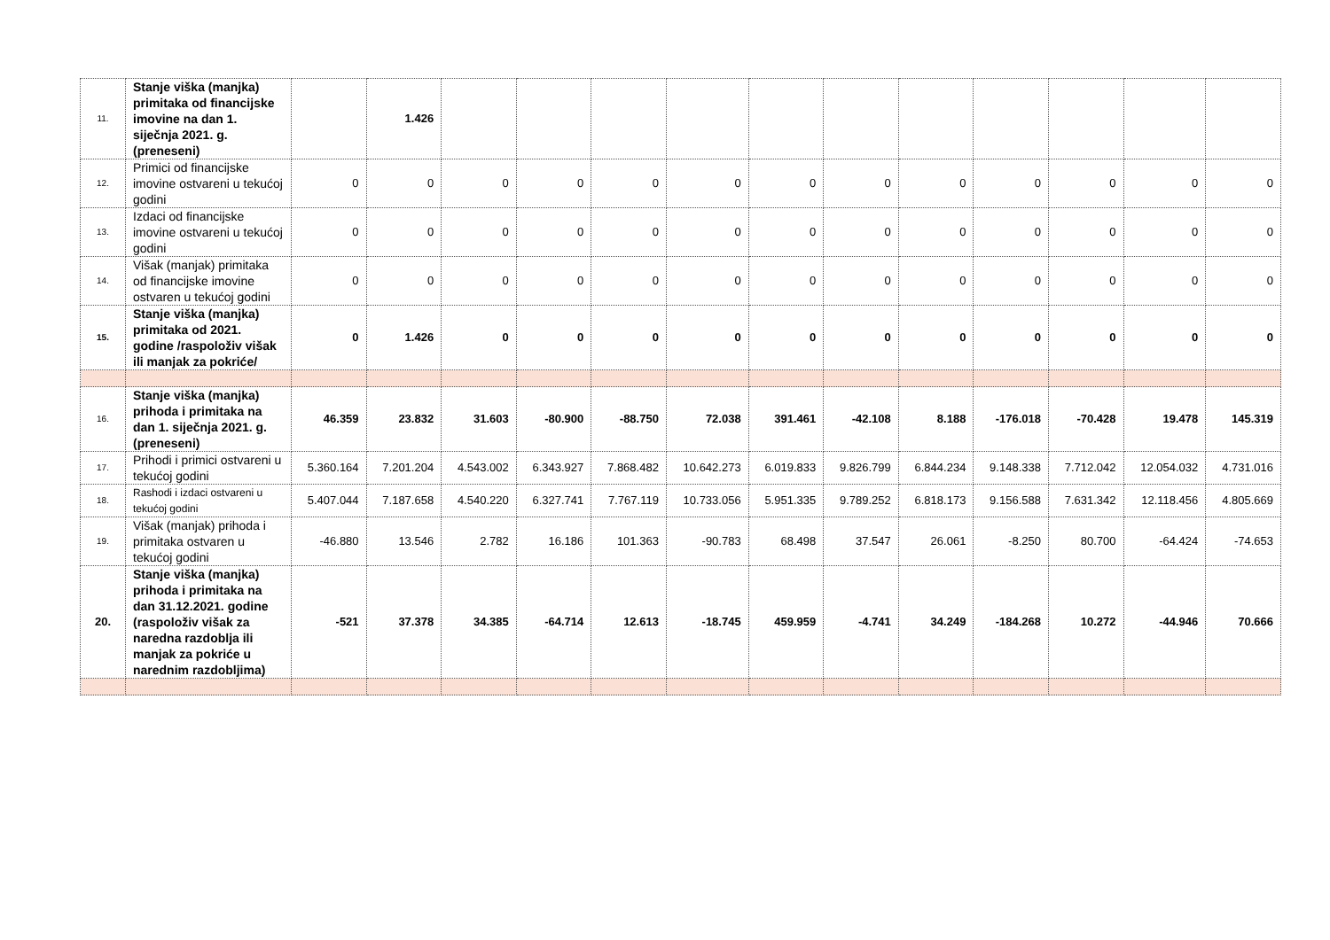| 11. | Stanje viška (manjka) primitaka od financijske imovine na dan 1. siječnja 2021. g. (preneseni) | | 1.426 | | | | | | | | | | | |
| 12. | Primici od financijske imovine ostvareni u tekućoj godini | 0 | 0 | 0 | 0 | 0 | 0 | 0 | 0 | 0 | 0 | 0 | 0 | 0 |
| 13. | Izdaci od financijske imovine ostvareni u tekućoj godini | 0 | 0 | 0 | 0 | 0 | 0 | 0 | 0 | 0 | 0 | 0 | 0 | 0 |
| 14. | Višak (manjak) primitaka od financijske imovine ostvaren u tekućoj godini | 0 | 0 | 0 | 0 | 0 | 0 | 0 | 0 | 0 | 0 | 0 | 0 | 0 |
| 15. | Stanje viška (manjka) primitaka od 2021. godine /raspoloživ višak ili manjak za pokriće/ | 0 | 1.426 | 0 | 0 | 0 | 0 | 0 | 0 | 0 | 0 | 0 | 0 | 0 |
| 16. | Stanje viška (manjka) prihoda i primitaka na dan 1. siječnja 2021. g. (preneseni) | 46.359 | 23.832 | 31.603 | -80.900 | -88.750 | 72.038 | 391.461 | -42.108 | 8.188 | -176.018 | -70.428 | 19.478 | 145.319 |
| 17. | Prihodi i primici ostvareni u tekućoj godini | 5.360.164 | 7.201.204 | 4.543.002 | 6.343.927 | 7.868.482 | 10.642.273 | 6.019.833 | 9.826.799 | 6.844.234 | 9.148.338 | 7.712.042 | 12.054.032 | 4.731.016 |
| 18. | Rashodi i izdaci ostvareni u tekućoj godini | 5.407.044 | 7.187.658 | 4.540.220 | 6.327.741 | 7.767.119 | 10.733.056 | 5.951.335 | 9.789.252 | 6.818.173 | 9.156.588 | 7.631.342 | 12.118.456 | 4.805.669 |
| 19. | Višak (manjak) prihoda i primitaka ostvaren u tekućoj godini | -46.880 | 13.546 | 2.782 | 16.186 | 101.363 | -90.783 | 68.498 | 37.547 | 26.061 | -8.250 | 80.700 | -64.424 | -74.653 |
| 20. | Stanje viška (manjka) prihoda i primitaka na dan 31.12.2021. godine (raspoloživ višak za naredna razdoblja ili manjak za pokriće u narednim razdobljima) | -521 | 37.378 | 34.385 | -64.714 | 12.613 | -18.745 | 459.959 | -4.741 | 34.249 | -184.268 | 10.272 | -44.946 | 70.666 |